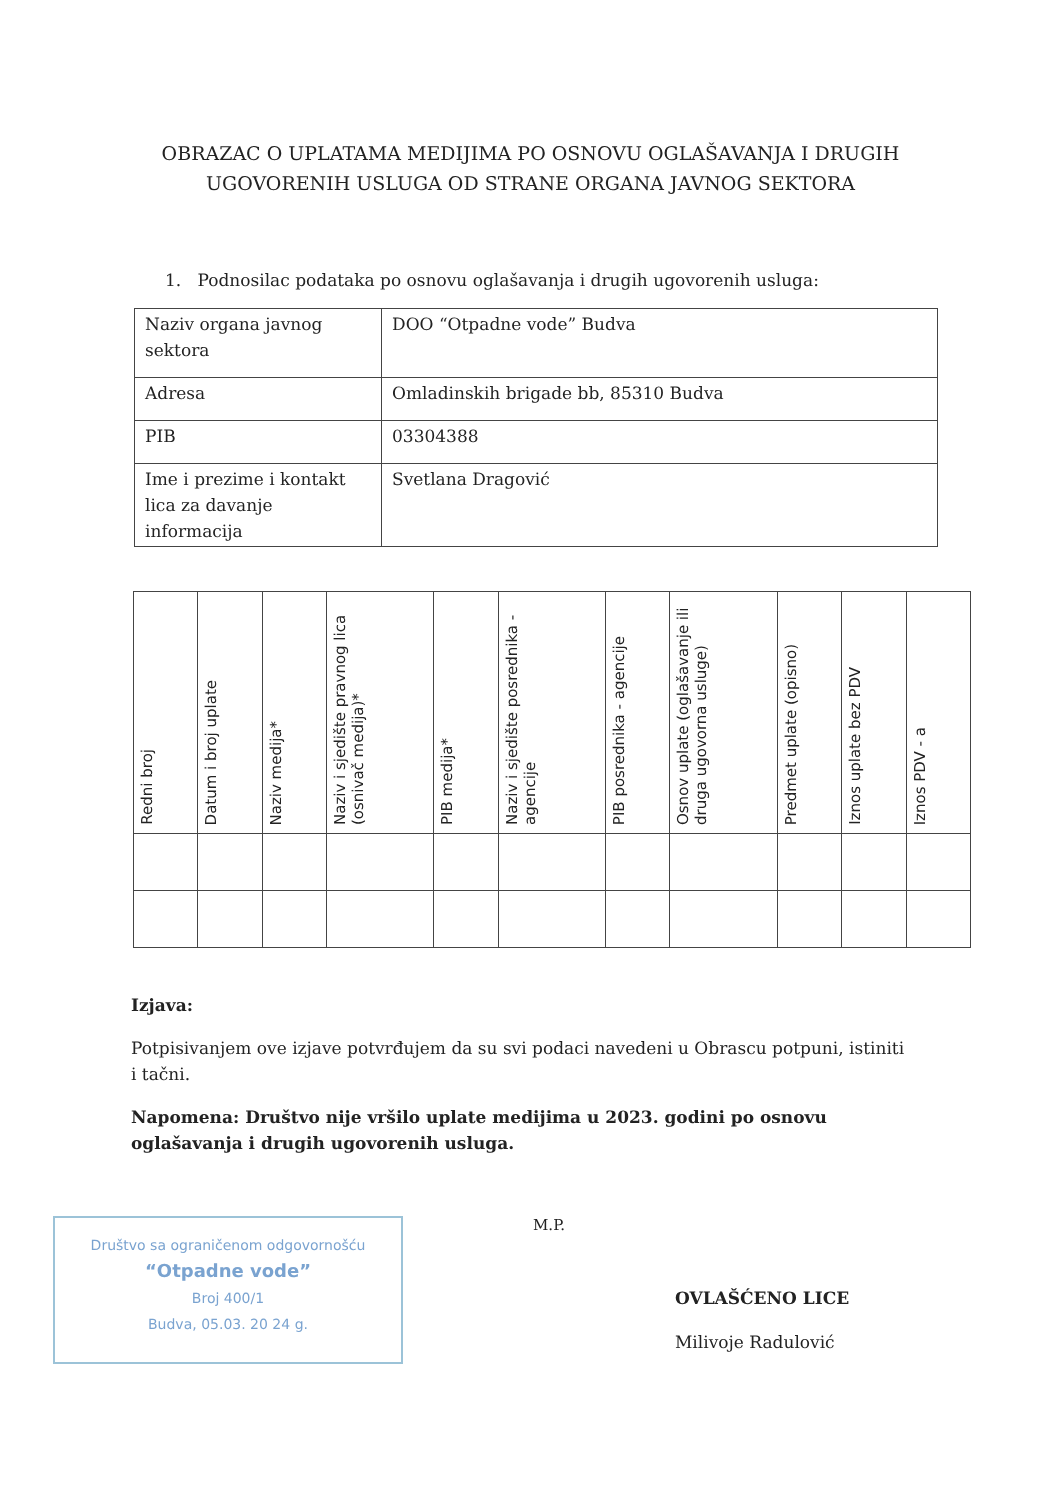OBRAZAC O UPLATAMA MEDIJIMA PO OSNOVU OGLAŠAVANJA I DRUGIH UGOVORENIH USLUGA OD STRANE ORGANA JAVNOG SEKTORA
1. Podnosilac podataka po osnovu oglašavanja i drugih ugovorenih usluga:
| Naziv organa javnog sektora | DOO “Otpadne vode” Budva |
| Adresa | Omladinskih brigade bb, 85310 Budva |
| PIB | 03304388 |
| Ime i prezime i kontakt lica za davanje informacija | Svetlana Dragović |
| Redni broj | Datum i broj uplate | Naziv medija* | Naziv i sjedište pravnog lica (osnivač medija)* | PIB medija* | Naziv i sjedište posrednika - agencije | PIB posrednika - agencije | Osnov uplate (oglašavanje ili druga ugovorna usluge) | Predmet uplate (opisno) | Iznos uplate bez PDV | Iznos PDV - a |
| --- | --- | --- | --- | --- | --- | --- | --- | --- | --- | --- |
Izjava:
Potpisivanjem ove izjave potvrđujem da su svi podaci navedeni u Obrascu potpuni, istiniti i tačni.
Napomena: Društvo nije vršilo uplate medijima u 2023. godini po osnovu oglašavanja i drugih ugovorenih usluga.
Društvo sa ograničenom odgovornošću
“Otpadne vode”
Broj 400/1
Budva, 05.03. 20 24 g.
M.P.
OVLAŠĆENO LICE
Milivoje Radulović